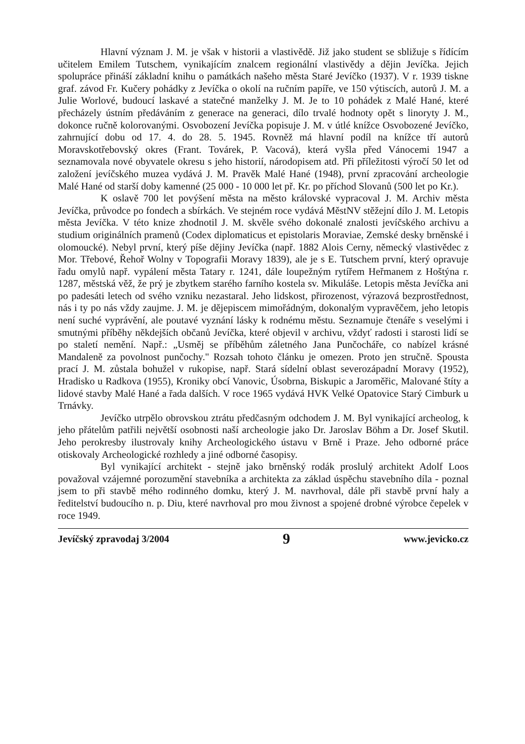Hlavní význam J. M. je však v historii a vlastivědě. Již jako student se sbližuje s řídícím učitelem Emilem Tutschem, vynikajícím znalcem regionální vlastivědy a dějin Jevíčka. Jejich spolupráce přináší základní knihu o památkách našeho města Staré Jevíčko (1937). V r. 1939 tiskne graf. závod Fr. Kučery pohádky z Jevíčka o okolí na ručním papíře, ve 150 výtiscích, autorů J. M. a Julie Worlové, budoucí laskavé a statečné manželky J. M. Je to 10 pohádek z Malé Hané, které přecházely ústním předáváním z generace na generaci, dílo trvalé hodnoty opět s linoryty J. M., dokonce ručně kolorovanými. Osvobození Jevíčka popisuje J. M. v útlé knížce Osvobozené Jevíčko, zahrnující dobu od 17. 4. do 28. 5. 1945. Rovněž má hlavní podíl na knížce tří autorů Moravskotřebovský okres (Frant. Továrek, P. Vacová), která vyšla před Vánocemi 1947 a seznamovala nové obyvatele okresu s jeho historií, národopisem atd. Při příležitosti výročí 50 let od založení jevíčského muzea vydává J. M. Pravěk Malé Hané (1948), první zpracování archeologie Malé Hané od starší doby kamenné (25 000 - 10 000 let př. Kr. po příchod Slovanů (500 let po Kr.).
K oslavě 700 let povýšení města na město královské vypracoval J. M. Archiv města Jevíčka, průvodce po fondech a sbírkách. Ve stejném roce vydává MěstNV stěžejní dílo J. M. Letopis města Jevíčka. V této knize zhodnotil J. M. skvěle svého dokonalé znalosti jevíčského archivu a studium originálních pramenů (Codex diplomaticus et epistolaris Moraviae, Zemské desky brněnské i olomoucké). Nebyl první, který píše dějiny Jevíčka (např. 1882 Alois Cerny, německý vlastivědec z Mor. Třebové, Řehoř Wolny v Topografii Moravy 1839), ale je s E. Tutschem první, který opravuje řadu omylů např. vypálení města Tatary r. 1241, dále loupežným rytířem Heřmanem z Hoštýna r. 1287, městská věž, že prý je zbytkem starého farního kostela sv. Mikuláše. Letopis města Jevíčka ani po padesáti letech od svého vzniku nezastaral. Jeho lidskost, přirozenost, výrazová bezprostřednost, nás i ty po nás vždy zaujme. J. M. je dějepiscem mimořádným, dokonalým vypravěčem, jeho letopis není suché vyprávění, ale poutavé vyznání lásky k rodnému městu. Seznamuje čtenáře s veselými i smutnými příběhy někdejších občanů Jevíčka, které objevil v archivu, vždyť radosti i starosti lidí se po staletí nemění. Např.: „Usměj se příběhům záletného Jana Punčocháře, co nabízel krásné Mandaleně za povolnost punčochy." Rozsah tohoto článku je omezen. Proto jen stručně. Spousta prací J. M. zůstala bohužel v rukopise, např. Stará sídelní oblast severozápadní Moravy (1952), Hradisko u Radkova (1955), Kroniky obcí Vanovic, Úsobrna, Biskupic a Jaroměřic, Malované štíty a lidové stavby Malé Hané a řada dalších. V roce 1965 vydává HVK Velké Opatovice Starý Cimburk u Trnávky.
Jevíčko utrpělo obrovskou ztrátu předčasným odchodem J. M. Byl vynikající archeolog, k jeho přátelům patřili největší osobnosti naší archeologie jako Dr. Jaroslav Böhm a Dr. Josef Skutil. Jeho perokresby ilustrovaly knihy Archeologického ústavu v Brně i Praze. Jeho odborné práce otiskovaly Archeologické rozhledy a jiné odborné časopisy.
Byl vynikající architekt - stejně jako brněnský rodák proslulý architekt Adolf Loos považoval vzájemné porozumění stavebníka a architekta za základ úspěchu stavebního díla - poznal jsem to při stavbě mého rodinného domku, který J. M. navrhoval, dále při stavbě první haly a ředitelství budoucího n. p. Diu, které navrhoval pro mou živnost a spojené drobné výrobce čepelek v roce 1949.
Jevíčský zpravodaj 3/2004 9 www.jevicko.cz